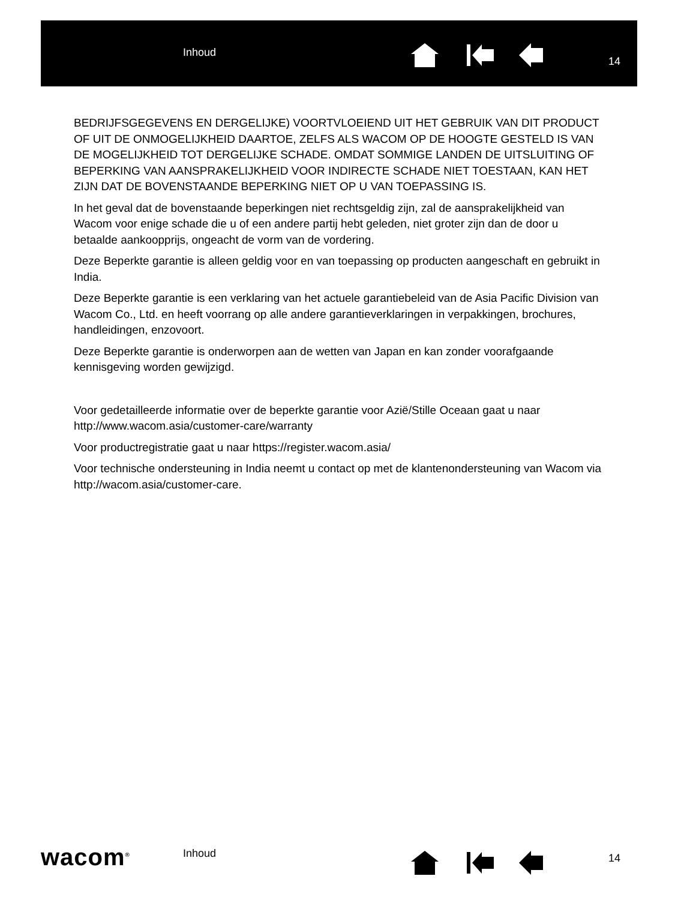Inhoud
14
BEDRIJFSGEGEVENS EN DERGELIJKE) VOORTVLOEIEND UIT HET GEBRUIK VAN DIT PRODUCT OF UIT DE ONMOGELIJKHEID DAARTOE, ZELFS ALS WACOM OP DE HOOGTE GESTELD IS VAN DE MOGELIJKHEID TOT DERGELIJKE SCHADE. OMDAT SOMMIGE LANDEN DE UITSLUITING OF BEPERKING VAN AANSPRAKELIJKHEID VOOR INDIRECTE SCHADE NIET TOESTAAN, KAN HET ZIJN DAT DE BOVENSTAANDE BEPERKING NIET OP U VAN TOEPASSING IS.
In het geval dat de bovenstaande beperkingen niet rechtsgeldig zijn, zal de aansprakelijkheid van Wacom voor enige schade die u of een andere partij hebt geleden, niet groter zijn dan de door u betaalde aankoopprijs, ongeacht de vorm van de vordering.
Deze Beperkte garantie is alleen geldig voor en van toepassing op producten aangeschaft en gebruikt in India.
Deze Beperkte garantie is een verklaring van het actuele garantiebeleid van de Asia Pacific Division van Wacom Co., Ltd. en heeft voorrang op alle andere garantieverklaringen in verpakkingen, brochures, handleidingen, enzovoort.
Deze Beperkte garantie is onderworpen aan de wetten van Japan en kan zonder voorafgaande kennisgeving worden gewijzigd.
Voor gedetailleerde informatie over de beperkte garantie voor Azië/Stille Oceaan gaat u naar http://www.wacom.asia/customer-care/warranty
Voor productregistratie gaat u naar https://register.wacom.asia/
Voor technische ondersteuning in India neemt u contact op met de klantenondersteuning van Wacom via http://wacom.asia/customer-care.
wacom<sup>®</sup> Inhoud 14